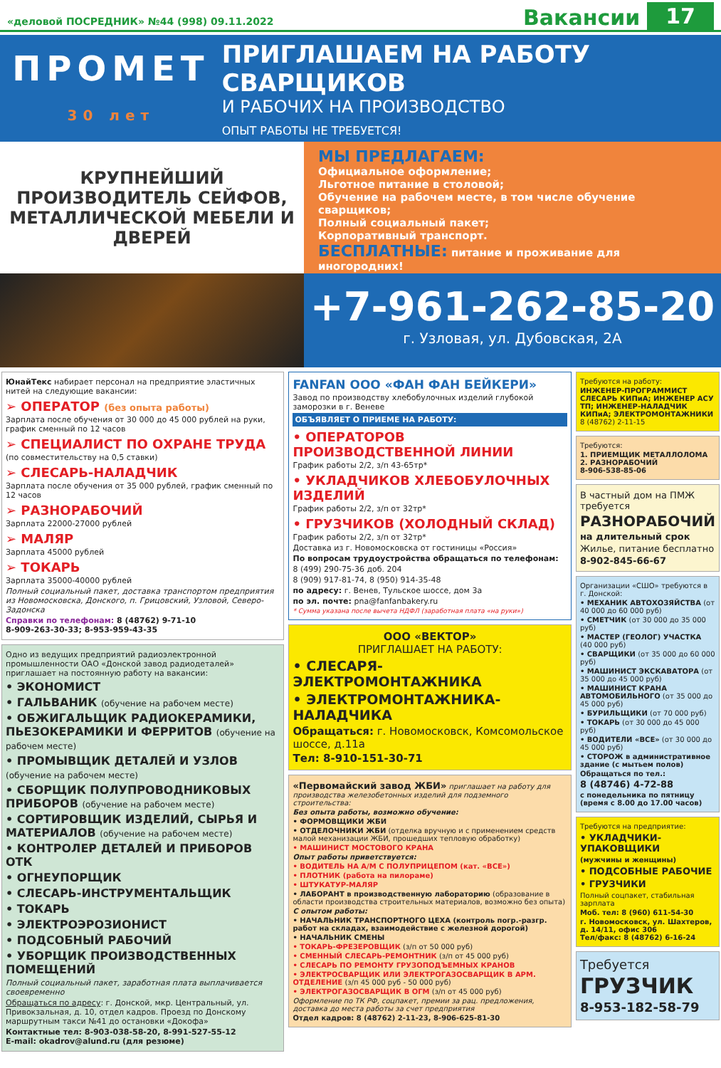«деловой ПОСРЕДНИК» №44 (998) 09.11.2022
Вакансии 17
ПРОМЕТ 30 лет
ПРИГЛАШАЕМ НА РАБОТУ СВАРЩИКОВ
И РАБОЧИХ НА ПРОИЗВОДСТВО
ОПЫТ РАБОТЫ НЕ ТРЕБУЕТСЯ!
КРУПНЕЙШИЙ ПРОИЗВОДИТЕЛЬ СЕЙФОВ, МЕТАЛЛИЧЕСКОЙ МЕБЕЛИ И ДВЕРЕЙ
МЫ ПРЕДЛАГАЕМ:
Официальное оформление;
Льготное питание в столовой;
Обучение на рабочем месте, в том числе обучение сварщиков;
Полный социальный пакет;
Корпоративный транспорт.
БЕСПЛАТНЫЕ: питание и проживание для иногородних!
+7-961-262-85-20
г. Узловая, ул. Дубовская, 2А
ЮнайТекс набирает персонал на предприятие эластичных нитей на следующие вакансии:
➢ ОПЕРАТОР (без опыта работы)
Зарплата после обучения от 30 000 до 45 000 рублей на руки, график сменный по 12 часов
➢ СПЕЦИАЛИСТ ПО ОХРАНЕ ТРУДА
(по совместительству на 0,5 ставки)
➢ СЛЕСАРЬ-НАЛАДЧИК
Зарплата после обучения от 35 000 рублей, график сменный по 12 часов
➢ РАЗНОРАБОЧИЙ
Зарплата 22000-27000 рублей
➢ МАЛЯР
Зарплата 45000 рублей
➢ ТОКАРЬ
Зарплата 35000-40000 рублей
Полный социальный пакет, доставка транспортом предприятия из Новомосковска, Донского, п. Грицовский, Узловой, Северо-Задонска
Справки по телефонам: 8 (48762) 9-71-10
8-909-263-30-33; 8-953-959-43-35
Одно из ведущих предприятий радиоэлектронной промышленности ОАО «Донской завод радиодеталей» приглашает на постоянную работу на вакансии:
• ЭКОНОМИСТ
• ГАЛЬВАНИК (обучение на рабочем месте)
• ОБЖИГАЛЬЩИК РАДИОКЕРАМИКИ, ПЬЕЗОКЕРАМИКИ И ФЕРРИТОВ (обучение на рабочем месте)
• ПРОМЫВЩИК ДЕТАЛЕЙ И УЗЛОВ (обучение на рабочем месте)
• СБОРЩИК ПОЛУПРОВОДНИКОВЫХ ПРИБОРОВ (обучение на рабочем месте)
• СОРТИРОВЩИК ИЗДЕЛИЙ, СЫРЬЯ И МАТЕРИАЛОВ (обучение на рабочем месте)
• КОНТРОЛЕР ДЕТАЛЕЙ И ПРИБОРОВ ОТК
• ОГНЕУПОРЩИК
• СЛЕСАРЬ-ИНСТРУМЕНТАЛЬЩИК
• ТОКАРЬ
• ЭЛЕКТРОЭРОЗИОНИСТ
• ПОДСОБНЫЙ РАБОЧИЙ
• УБОРЩИК ПРОИЗВОДСТВЕННЫХ ПОМЕЩЕНИЙ
Полный социальный пакет, заработная плата выплачивается своевременно
Обращаться по адресу: г. Донской, мкр. Центральный, ул. Привокзальная, д. 10, отдел кадров. Проезд по Донскому маршрутным такси №41 до остановки «Докофа»
Контактные тел: 8-903-038-58-20, 8-991-527-55-12
E-mail: okadrov@alund.ru (для резюме)
FANFAN ООО «ФАН ФАН БЕЙКЕРИ»
Завод по производству хлебобулочных изделий глубокой заморозки в г. Веневе
ОБЪЯВЛЯЕТ О ПРИЕМЕ НА РАБОТУ:
• ОПЕРАТОРОВ ПРОИЗВОДСТВЕННОЙ ЛИНИИ
График работы 2/2, з/п 43-65тр*
• УКЛАДЧИКОВ ХЛЕБОБУЛОЧНЫХ ИЗДЕЛИЙ
График работы 2/2, з/п от 32тр*
• ГРУЗЧИКОВ (ХОЛОДНЫЙ СКЛАД)
График работы 2/2, з/п от 32тр*
Доставка из г. Новомосковска от гостиницы «Россия»
По вопросам трудоустройства обращаться по телефонам:
8 (499) 290-75-36 доб. 204
8 (909) 917-81-74, 8 (950) 914-35-48
по адресу: г. Венев, Тульское шоссе, дом 3а
по эл. почте: pna@fanfanbakery.ru
* Сумма указана после вычета НДФЛ (заработная плата «на руки»)
ООО «ВЕКТОР»
ПРИГЛАШАЕТ НА РАБОТУ:
• СЛЕСАРЯ-ЭЛЕКТРОМОНТАЖНИКА
• ЭЛЕКТРОМОНТАЖНИКА-НАЛАДЧИКА
Обращаться: г. Новомосковск, Комсомольское шоссе, д.11а
Тел: 8-910-151-30-71
«Первомайский завод ЖБИ» приглашает на работу для производства железобетонных изделий для подземного строительства:
Без опыта работы, возможно обучение:
• ФОРМОВЩИКИ ЖБИ
• ОТДЕЛОЧНИКИ ЖБИ (отделка вручную и с применением средств малой механизации ЖБИ, прошедших тепловую обработку)
• МАШИНИСТ МОСТОВОГО КРАНА
Опыт работы приветствуется:
• ВОДИТЕЛЬ НА А/М С ПОЛУПРИЦЕПОМ (кат. «ВСЕ»)
• ПЛОТНИК (работа на пилораме)
• ШТУКАТУР-МАЛЯР
• ЛАБОРАНТ в производственную лабораторию (образование в области производства строительных материалов, возможно без опыта)
С опытом работы:
• НАЧАЛЬНИК ТРАНСПОРТНОГО ЦЕХА (контроль погр.-разгр. работ на складах, взаимодействие с железной дорогой)
• НАЧАЛЬНИК СМЕНЫ
• ТОКАРЬ-ФРЕЗЕРОВЩИК (з/п от 50 000 руб)
• СМЕННЫЙ СЛЕСАРЬ-РЕМОНТНИК (з/п от 45 000 руб)
• СЛЕСАРЬ ПО РЕМОНТУ ГРУЗОПОДЪЕМНЫХ КРАНОВ
• ЭЛЕКТРОСВАРЩИК ИЛИ ЭЛЕКТРОГАЗОСВАРЩИК В АРМ. ОТДЕЛЕНИЕ (з/п 45 000 руб - 50 000 руб)
• ЭЛЕКТРОГАЗОСВАРЩИК В ОГМ (з/п от 45 000 руб)
Оформление по ТК РФ, соцпакет, премии за рац. предложения, доставка до места работы за счет предприятия
Отдел кадров: 8 (48762) 2-11-23, 8-906-625-81-30
Требуются на работу:
ИНЖЕНЕР-ПРОГРАММИСТ
СЛЕСАРЬ КИПиА; ИНЖЕНЕР АСУ ТП; ИНЖЕНЕР-НАЛАДЧИК КИПиА; ЭЛЕКТРОМОНТАЖНИКИ
8 (48762) 2-11-15
Требуются:
1. ПРИЕМЩИК МЕТАЛЛОЛОМА
2. РАЗНОРАБОЧИЙ
8-906-538-85-06
В частный дом на ПМЖ требуется
РАЗНОРАБОЧИЙ
на длительный срок
Жилье, питание бесплатно
8-902-845-66-67
Организации «СШО» требуются в г. Донской:
• МЕХАНИК АВТОХОЗЯЙСТВА (от 40 000 до 60 000 руб)
• СМЕТЧИК (от 30 000 до 35 000 руб)
• МАСТЕР (ГЕОЛОГ) УЧАСТКА (40 000 руб)
• СВАРЩИКИ (от 35 000 до 60 000 руб)
• МАШИНИСТ ЭКСКАВАТОРА (от 35 000 до 45 000 руб)
• МАШИНИСТ КРАНА АВТОМОБИЛЬНОГО (от 35 000 до 45 000 руб)
• БУРИЛЬЩИКИ (от 70 000 руб)
• ТОКАРЬ (от 30 000 до 45 000 руб)
• ВОДИТЕЛИ «ВСЕ» (от 30 000 до 45 000 руб)
• СТОРОЖ в административное здание (с мытьем полов)
Обращаться по тел.:
8 (48746) 4-72-88
с понедельника по пятницу (время с 8.00 до 17.00 часов)
Требуются на предприятие:
• УКЛАДЧИКИ-УПАКОВЩИКИ
(мужчины и женщины)
• ПОДСОБНЫЕ РАБОЧИЕ
• ГРУЗЧИКИ
Полный соцпакет, стабильная зарплата
Моб. тел: 8 (960) 611-54-30
г. Новомосковск, ул. Шахтеров, д. 14/11, офис 306
Тел/факс: 8 (48762) 6-16-24
Требуется
ГРУЗЧИК
8-953-182-58-79